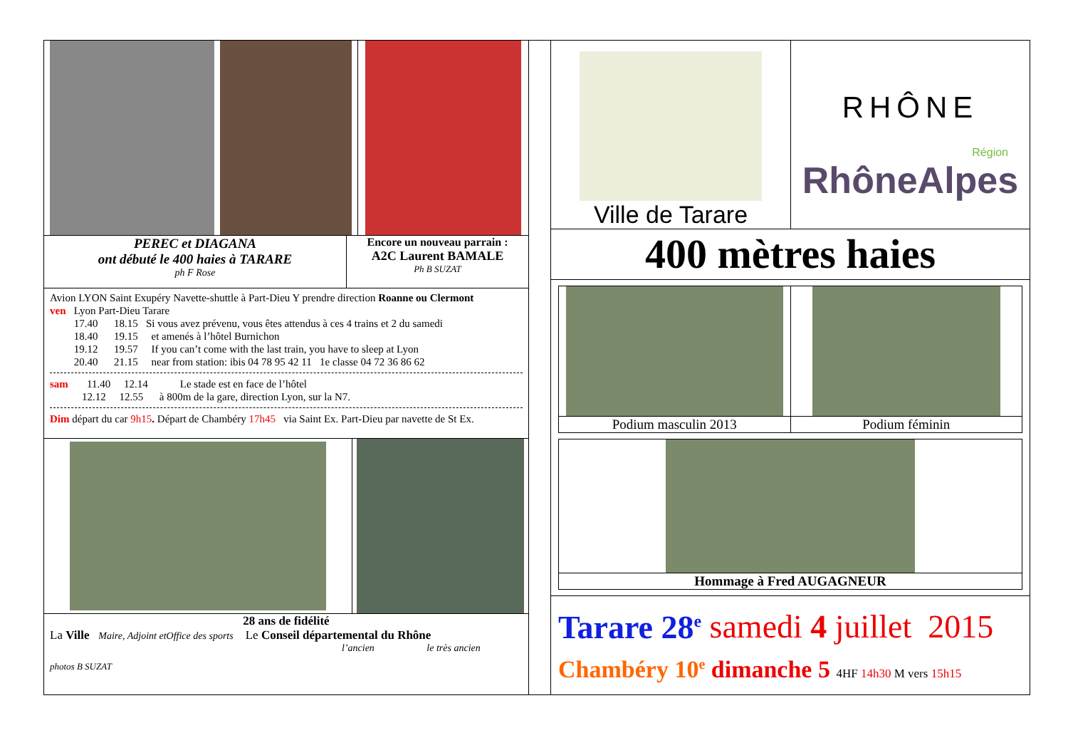PEREC et DIAGANA
ont débuté le 400 haies à TARARE
ph F Rose
Encore un nouveau parrain :
A2C Laurent BAMALE
Ph B SUZAT
Avion LYON Saint Exupéry Navette-shuttle à Part-Dieu Y prendre direction Roanne ou Clermont
ven Lyon Part-Dieu Tarare
17.40 18.15 Si vous avez prévenu, vous êtes attendus à ces 4 trains et 2 du samedi
18.40 19.15 et amenés à l’hôtel Burnichon
19.12 19.57 If you can’t come with the last train, you have to sleep at Lyon
20.40 21.15 near from station: ibis 04 78 95 42 11 1e classe 04 72 36 86 62
sam 11.40 12.14 Le stade est en face de l’hôtel
12.12 12.55 à 800m de la gare, direction Lyon, sur la N7.
Dim départ du car 9h15. Départ de Chambéry 17h45 via Saint Ex. Part-Dieu par navette de St Ex.
28 ans de fidélité
La Ville Maire, Adjoint etOffice des sports Le Conseil départemental du Rhône
l’ancien le très ancien
photos B SUZAT
Ville de Tarare
RHÔNE
Région
RhôneAlpes
400 mètres haies
Podium masculin 2013 Podium féminin
Hommage à Fred AUGAGNEUR
Tarare 28<sup>e</sup> samedi 4 juillet 2015
Chambéry 10<sup>e</sup> dimanche 5 4HF 14h30 M vers 15h15